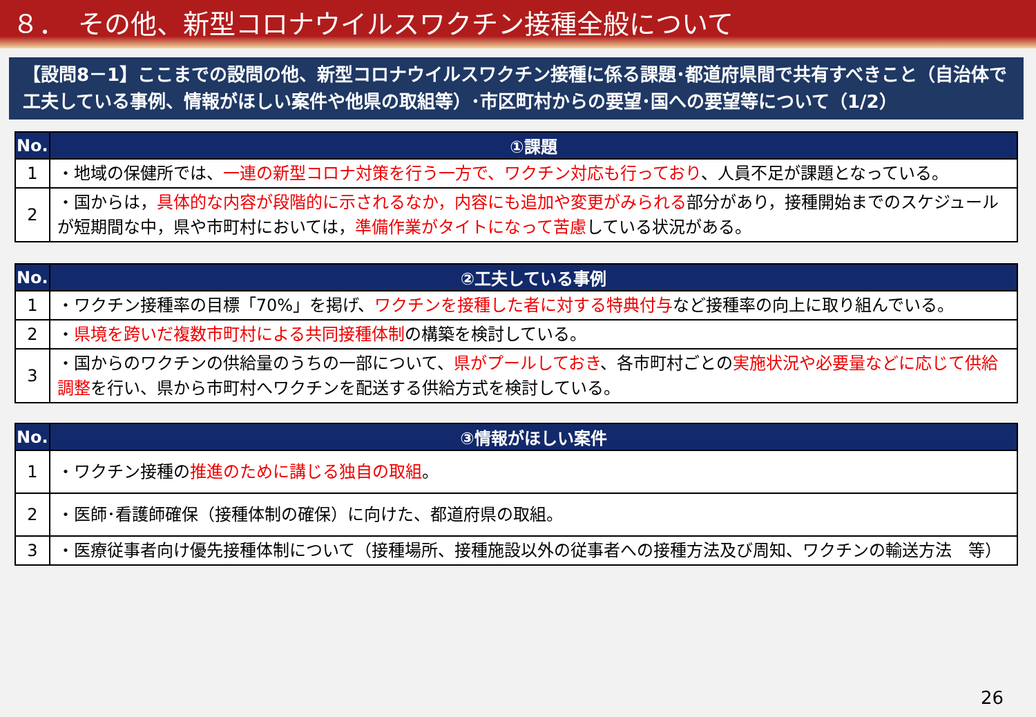８．　その他、新型コロナウイルスワクチン接種全般について
【設問8－1】ここまでの設問の他、新型コロナウイルスワクチン接種に係る課題･都道府県間で共有すべきこと（自治体で工夫している事例、情報がほしい案件や他県の取組等）･市区町村からの要望･国への要望等について（1/2）
| No. | ①課題 |
| --- | --- |
| 1 | ・地域の保健所では、 一連の新型コロナ対策を行う一方で、ワクチン対応も行っており 、人員不足が課題となっている。 |
| 2 | ・国からは， 具体的な内容が段階的に示されるなか，内容にも追加や変更がみられる 部分があり，接種開始までのスケジュールが短期間な中，県や市町村においては， 準備作業がタイトになって苦慮 している状況がある。 |
| No. | ②工夫している事例 |
| --- | --- |
| 1 | ・ワクチン接種率の目標「70%」を掲げ、 ワクチンを接種した者に対する特典付与 など接種率の向上に取り組んでいる。 |
| 2 | ・ 県境を跨いだ複数市町村による共同接種体制 の構築を検討している。 |
| 3 | ・国からのワクチンの供給量のうちの一部について、 県がプールしておき 、各市町村ごとの 実施状況や必要量などに応じて供給調整 を行い、県から市町村へワクチンを配送する供給方式を検討している。 |
| No. | ③情報がほしい案件 |
| --- | --- |
| 1 | ・ワクチン接種の 推進のために講じる独自の取組 。 |
| 2 | ・医師･看護師確保（接種体制の確保）に向けた、都道府県の取組。 |
| 3 | ・医療従事者向け優先接種体制について（接種場所、接種施設以外の従事者への接種方法及び周知、ワクチンの輸送方法 等） |
26